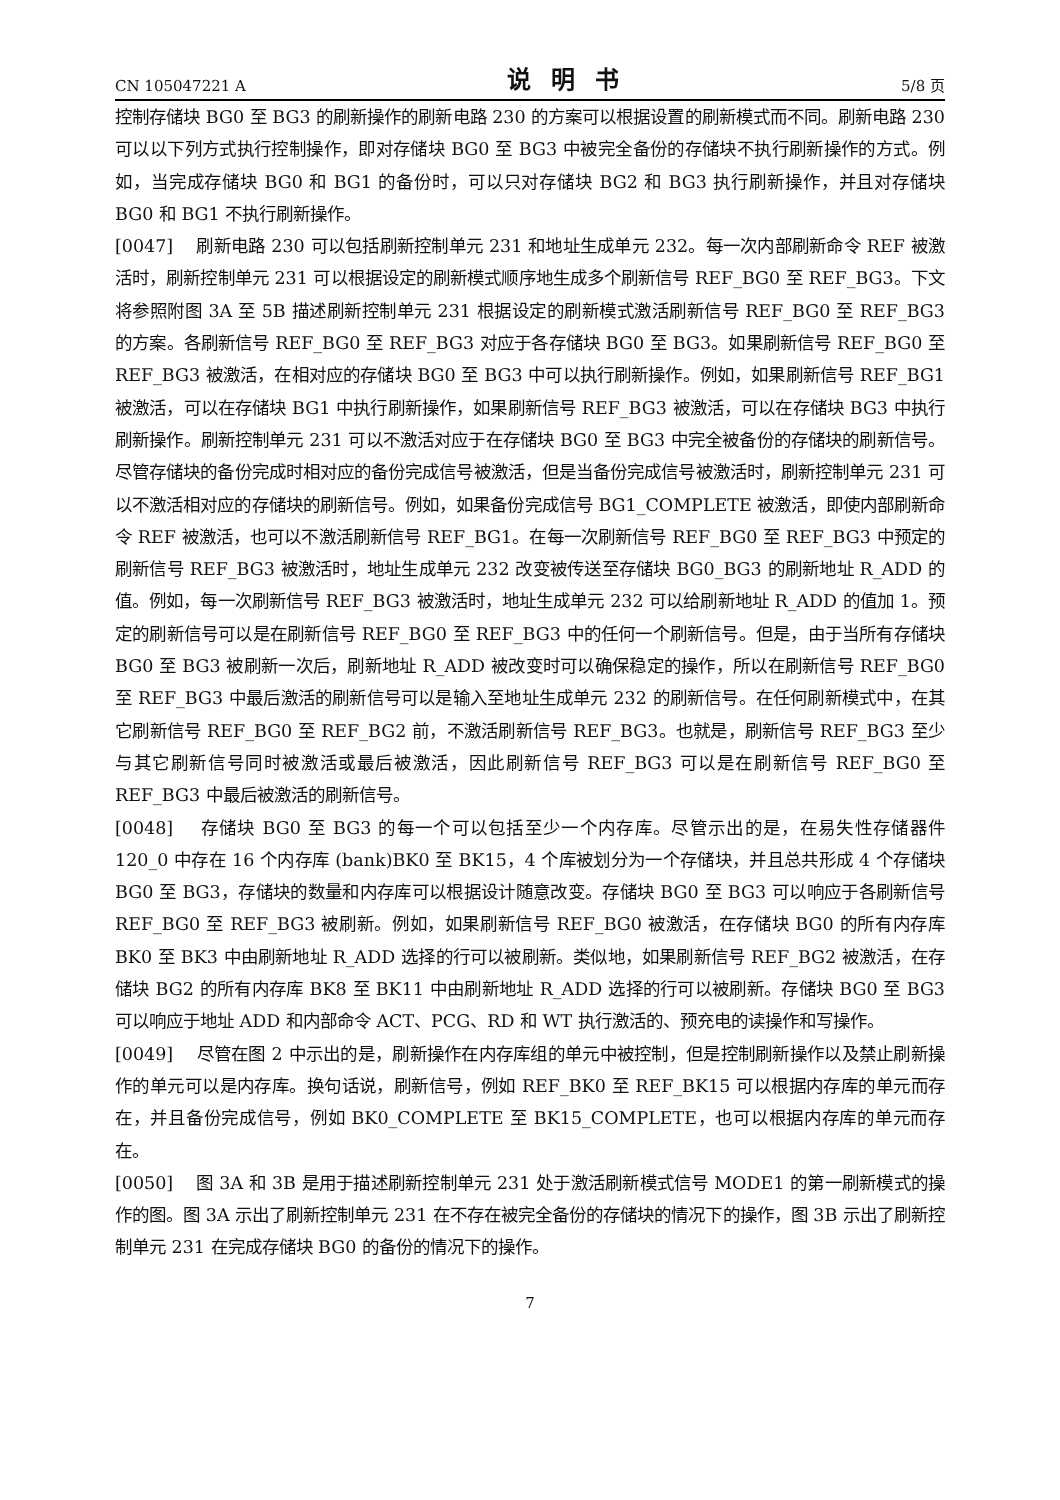CN 105047221 A 说明书 5/8 页
控制存储块 BG0 至 BG3 的刷新操作的刷新电路 230 的方案可以根据设置的刷新模式而不同。刷新电路 230 可以以下列方式执行控制操作，即对存储块 BG0 至 BG3 中被完全备份的存储块不执行刷新操作的方式。例如，当完成存储块 BG0 和 BG1 的备份时，可以只对存储块 BG2 和 BG3 执行刷新操作，并且对存储块 BG0 和 BG1 不执行刷新操作。
[0047] 刷新电路 230 可以包括刷新控制单元 231 和地址生成单元 232。每一次内部刷新命令 REF 被激活时，刷新控制单元 231 可以根据设定的刷新模式顺序地生成多个刷新信号 REF_BG0 至 REF_BG3。下文将参照附图 3A 至 5B 描述刷新控制单元 231 根据设定的刷新模式激活刷新信号 REF_BG0 至 REF_BG3 的方案。各刷新信号 REF_BG0 至 REF_BG3 对应于各存储块 BG0 至 BG3。如果刷新信号 REF_BG0 至 REF_BG3 被激活，在相对应的存储块 BG0 至 BG3 中可以执行刷新操作。例如，如果刷新信号 REF_BG1 被激活，可以在存储块 BG1 中执行刷新操作，如果刷新信号 REF_BG3 被激活，可以在存储块 BG3 中执行刷新操作。刷新控制单元 231 可以不激活对应于在存储块 BG0 至 BG3 中完全被备份的存储块的刷新信号。尽管存储块的备份完成时相对应的备份完成信号被激活，但是当备份完成信号被激活时，刷新控制单元 231 可以不激活相对应的存储块的刷新信号。例如，如果备份完成信号 BG1_COMPLETE 被激活，即使内部刷新命令 REF 被激活，也可以不激活刷新信号 REF_BG1。在每一次刷新信号 REF_BG0 至 REF_BG3 中预定的刷新信号 REF_BG3 被激活时，地址生成单元 232 改变被传送至存储块 BG0_BG3 的刷新地址 R_ADD 的值。例如，每一次刷新信号 REF_BG3 被激活时，地址生成单元 232 可以给刷新地址 R_ADD 的值加 1。预定的刷新信号可以是在刷新信号 REF_BG0 至 REF_BG3 中的任何一个刷新信号。但是，由于当所有存储块 BG0 至 BG3 被刷新一次后，刷新地址 R_ADD 被改变时可以确保稳定的操作，所以在刷新信号 REF_BG0 至 REF_BG3 中最后激活的刷新信号可以是输入至地址生成单元 232 的刷新信号。在任何刷新模式中，在其它刷新信号 REF_BG0 至 REF_BG2 前，不激活刷新信号 REF_BG3。也就是，刷新信号 REF_BG3 至少与其它刷新信号同时被激活或最后被激活，因此刷新信号 REF_BG3 可以是在刷新信号 REF_BG0 至 REF_BG3 中最后被激活的刷新信号。
[0048] 存储块 BG0 至 BG3 的每一个可以包括至少一个内存库。尽管示出的是，在易失性存储器件 120_0 中存在 16 个内存库 (bank)BK0 至 BK15，4 个库被划分为一个存储块，并且总共形成 4 个存储块 BG0 至 BG3，存储块的数量和内存库可以根据设计随意改变。存储块 BG0 至 BG3 可以响应于各刷新信号 REF_BG0 至 REF_BG3 被刷新。例如，如果刷新信号 REF_BG0 被激活，在存储块 BG0 的所有内存库 BK0 至 BK3 中由刷新地址 R_ADD 选择的行可以被刷新。类似地，如果刷新信号 REF_BG2 被激活，在存储块 BG2 的所有内存库 BK8 至 BK11 中由刷新地址 R_ADD 选择的行可以被刷新。存储块 BG0 至 BG3 可以响应于地址 ADD 和内部命令 ACT、PCG、RD 和 WT 执行激活的、预充电的读操作和写操作。
[0049] 尽管在图 2 中示出的是，刷新操作在内存库组的单元中被控制，但是控制刷新操作以及禁止刷新操作的单元可以是内存库。换句话说，刷新信号，例如 REF_BK0 至 REF_BK15 可以根据内存库的单元而存在，并且备份完成信号，例如 BK0_COMPLETE 至 BK15_COMPLETE，也可以根据内存库的单元而存在。
[0050] 图 3A 和 3B 是用于描述刷新控制单元 231 处于激活刷新模式信号 MODE1 的第一刷新模式的操作的图。图 3A 示出了刷新控制单元 231 在不存在被完全备份的存储块的情况下的操作，图 3B 示出了刷新控制单元 231 在完成存储块 BG0 的备份的情况下的操作。
7